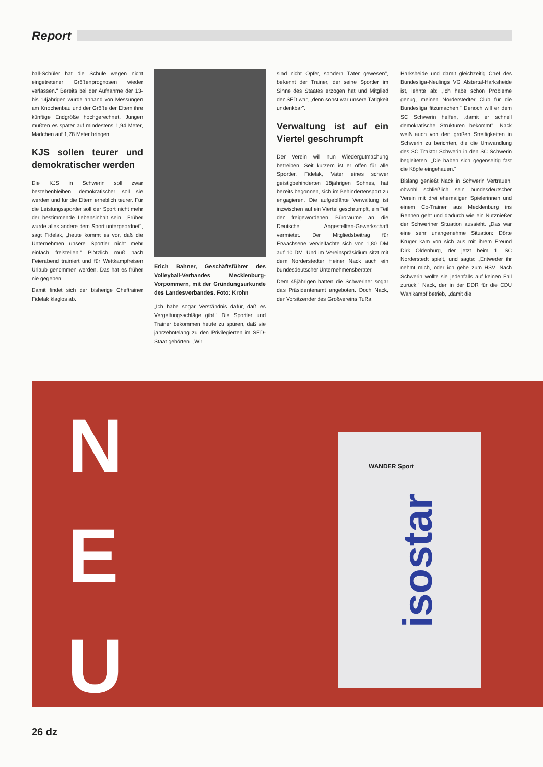Report
ball-Schüler hat die Schule wegen nicht eingetretener Größenprognosen wieder verlassen." Bereits bei der Aufnahme der 13- bis 14jährigen wurde anhand von Messungen am Knochenbau und der Größe der Eltern ihre künftige Endgröße hochgerechnet. Jungen mußten es später auf mindestens 1,94 Meter, Mädchen auf 1,78 Meter bringen.
KJS sollen teurer und demokratischer werden
Die KJS in Schwerin soll zwar bestehenbleiben, demokratischer soll sie werden und für die Eltern erheblich teurer. Für die Leistungssportler soll der Sport nicht mehr der bestimmende Lebensinhalt sein. „Früher wurde alles andere dem Sport untergeordnet", sagt Fidelak, „heute kommt es vor, daß die Unternehmen unsere Sportler nicht mehr einfach freistellen." Plötzlich muß nach Feierabend trainiert und für Wettkampfreisen Urlaub genommen werden. Das hat es früher nie gegeben.
Damit findet sich der bisherige Cheftrainer Fidelak klaglos ab.
Erich Bahner, Geschäftsführer des Volleyball-Verbandes Mecklenburg-Vorpommern, mit der Gründungsurkunde des Landesverbandes. Foto: Krohn
„Ich habe sogar Verständnis dafür, daß es Vergeltungsschläge gibt." Die Sportler und Trainer bekommen heute zu spüren, daß sie jahrzehntelang zu den Privilegierten im SED-Staat gehörten. „Wir
sind nicht Opfer, sondern Täter gewesen", bekennt der Trainer, der seine Sportler im Sinne des Staates erzogen hat und Mitglied der SED war, „denn sonst war unsere Tätigkeit undenkbar".
Verwaltung ist auf ein Viertel geschrumpft
Der Verein will nun Wiedergutmachung betreiben. Seit kurzem ist er offen für alle Sportler. Fidelak, Vater eines schwer geistigbehinderten 18jährigen Sohnes, hat bereits begonnen, sich im Behindertensport zu engagieren. Die aufgeblähte Verwaltung ist inzwischen auf ein Viertel geschrumpft, ein Teil der freigewordenen Büroräume an die Deutsche Angestellten-Gewerkschaft vermietet. Der Mitgliedsbeitrag für Erwachsene vervielfachte sich von 1,80 DM auf 10 DM. Und im Vereinspräsidium sitzt mit dem Norderstedter Heiner Nack auch ein bundesdeutscher Unternehmensberater.
Dem 45jährigen hatten die Schweriner sogar das Präsidentenamt angeboten. Doch Nack, der Vorsitzender des Großvereins TuRa
Harksheide und damit gleichzeitig Chef des Bundesliga-Neulings VG Alstertal-Harksheide ist, lehnte ab: „Ich habe schon Probleme genug, meinen Norderstedter Club für die Bundesliga fitzumachen." Denoch will er dem SC Schwerin helfen, „damit er schnell demokratische Strukturen bekommt". Nack weiß auch von den großen Streitigkeiten in Schwerin zu berichten, die die Umwandlung des SC Traktor Schwerin in den SC Schwerin begleiteten. „Die haben sich gegenseitig fast die Köpfe eingehauen."
Bislang genießt Nack in Schwerin Vertrauen, obwohl schließlich sein bundesdeutscher Verein mit drei ehemaligen Spielerinnen und einem Co-Trainer aus Mecklenburg ins Rennen geht und dadurch wie ein Nutznießer der Schweriner Situation aussieht. „Das war eine sehr unangenehme Situation: Dörte Krüger kam von sich aus mit ihrem Freund Dirk Oldenburg, der jetzt beim 1. SC Norderstedt spielt, und sagte: „Entweder ihr nehmt mich, oder ich gehe zum HSV. Nach Schwerin wollte sie jedenfalls auf keinen Fall zurück." Nack, der in der DDR für die CDU Wahlkampf betrieb, „damit die
N
E
U
isostar
WANDER Sport
26 dz